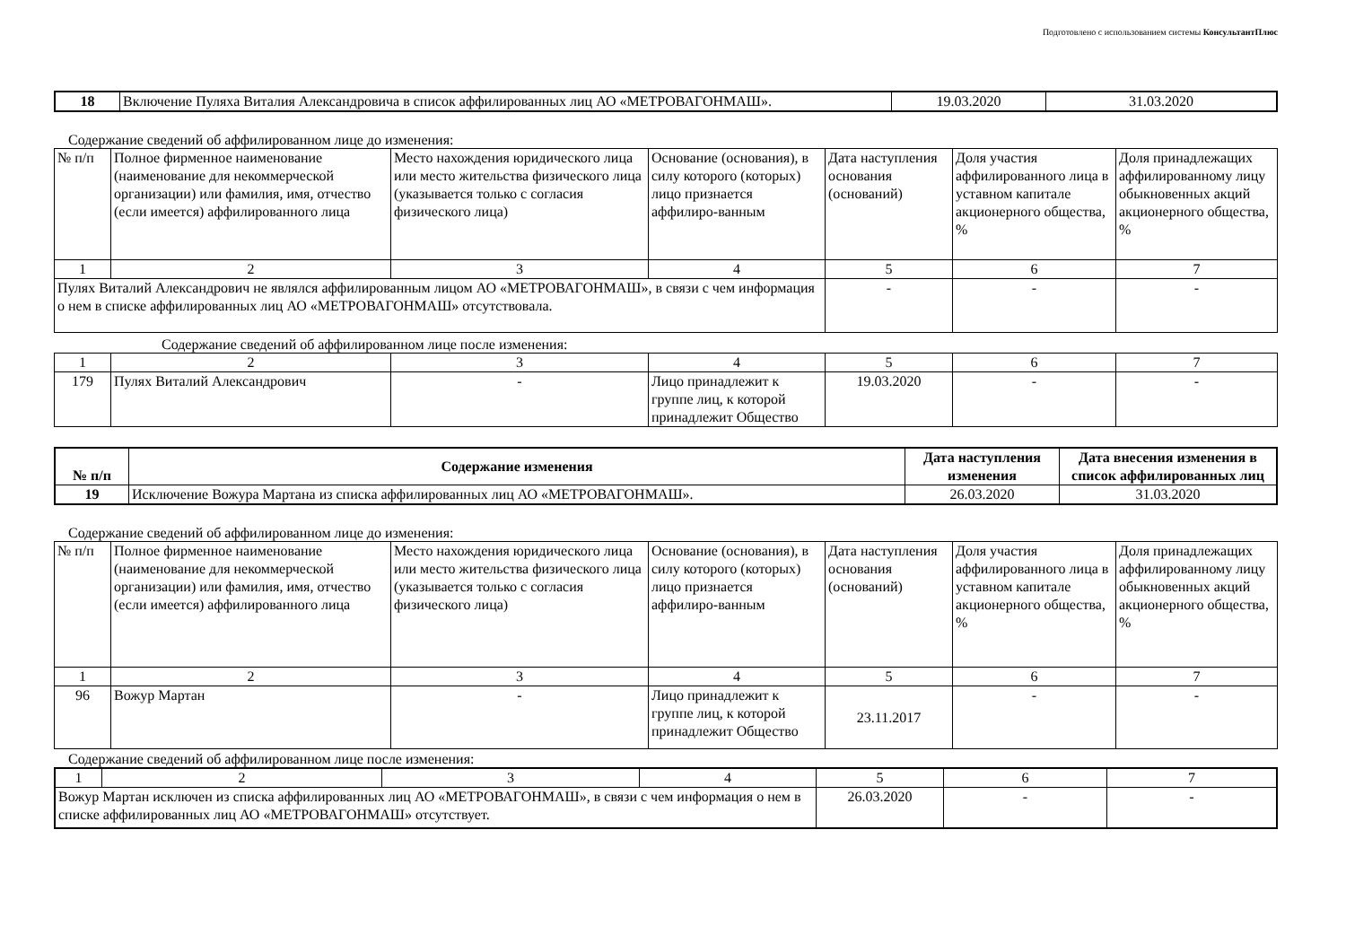Подготовлено с использованием системы КонсультантПлюс
| 18 | Включение Пуляха Виталия Александровича в список аффилированных лиц АО «МЕТРОВАГОНМАШ». | 19.03.2020 | 31.03.2020 |
Содержание сведений об аффилированном лице до изменения:
| № п/п | Полное фирменное наименование (наименование для некоммерческой организации) или фамилия, имя, отчество (если имеется) аффилированного лица | Место нахождения юридического лица или место жительства физического лица (указывается только с согласия физического лица) | Основание (основания), в силу которого (которых) лицо признается аффилиро-ванным | Дата наступления основания (оснований) | Доля участия аффилированного лица в уставном капитале акционерного общества, % | Доля принадлежащих аффилированному лицу обыкновенных акций акционерного общества, % |
| 1 | 2 | 3 | 4 | 5 | 6 | 7 |
| Пулях Виталий Александрович не являлся аффилированным лицом АО «МЕТРОВАГОНМАШ», в связи с чем информация о нем в списке аффилированных лиц АО «МЕТРОВАГОНМАШ» отсутствовала. | | | | - | - | - |
Содержание сведений об аффилированном лице после изменения:
| 1 | 2 | 3 | 4 | 5 | 6 | 7 |
| 179 | Пулях Виталий Александрович | - | Лицо принадлежит к группе лиц, к которой принадлежит Общество | 19.03.2020 | - | - |
| № п/п | Содержание изменения | Дата наступления изменения | Дата внесения изменения в список аффилированных лиц |
| --- | --- | --- | --- |
| 19 | Исключение Вожура Мартана из списка аффилированных лиц АО «МЕТРОВАГОНМАШ». | 26.03.2020 | 31.03.2020 |
Содержание сведений об аффилированном лице до изменения:
| № п/п | Полное фирменное наименование (наименование для некоммерческой организации) или фамилия, имя, отчество (если имеется) аффилированного лица | Место нахождения юридического лица или место жительства физического лица (указывается только с согласия физического лица) | Основание (основания), в силу которого (которых) лицо признается аффилиро-ванным | Дата наступления основания (оснований) | Доля участия аффилированного лица в уставном капитале акционерного общества, % | Доля принадлежащих аффилированному лицу обыкновенных акций акционерного общества, % |
| 1 | 2 | 3 | 4 | 5 | 6 | 7 |
| 96 | Вожур Мартан | - | Лицо принадлежит к группе лиц, к которой принадлежит Общество | 23.11.2017 | - | - |
Содержание сведений об аффилированном лице после изменения:
| 1 | 2 | 3 | 4 | 5 | 6 | 7 |
| Вожур Мартан исключен из списка аффилированных лиц АО «МЕТРОВАГОНМАШ», в связи с чем информация о нем в списке аффилированных лиц АО «МЕТРОВАГОНМАШ» отсутствует. | | | | 26.03.2020 | - | - |